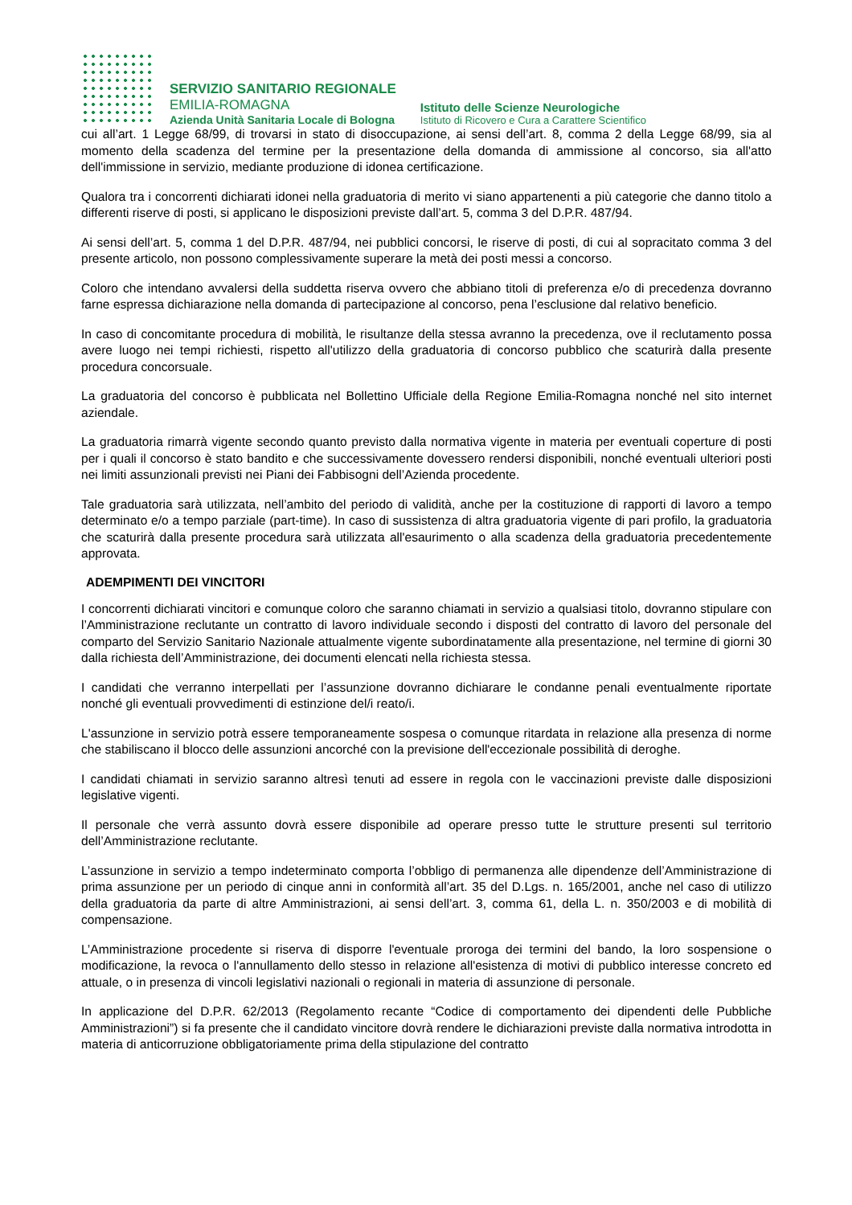SERVIZIO SANITARIO REGIONALE
EMILIA-ROMAGNA
Azienda Unità Sanitaria Locale di Bologna
Istituto delle Scienze Neurologiche
Istituto di Ricovero e Cura a Carattere Scientifico
cui all’art. 1 Legge 68/99, di trovarsi in stato di disoccupazione, ai sensi dell’art. 8, comma 2 della Legge 68/99, sia al momento della scadenza del termine per la presentazione della domanda di ammissione al concorso, sia all'atto dell'immissione in servizio, mediante produzione di idonea certificazione.
Qualora tra i concorrenti dichiarati idonei nella graduatoria di merito vi siano appartenenti a più categorie che danno titolo a differenti riserve di posti, si applicano le disposizioni previste dall’art. 5, comma 3 del D.P.R. 487/94.
Ai sensi dell’art. 5, comma 1 del D.P.R. 487/94, nei pubblici concorsi, le riserve di posti, di cui al sopracitato comma 3 del presente articolo, non possono complessivamente superare la metà dei posti messi a concorso.
Coloro che intendano avvalersi della suddetta riserva ovvero che abbiano titoli di preferenza e/o di precedenza dovranno farne espressa dichiarazione nella domanda di partecipazione al concorso, pena l’esclusione dal relativo beneficio.
In caso di concomitante procedura di mobilità, le risultanze della stessa avranno la precedenza, ove il reclutamento possa avere luogo nei tempi richiesti, rispetto all'utilizzo della graduatoria di concorso pubblico che scaturirà dalla presente procedura concorsuale.
La graduatoria del concorso è pubblicata nel Bollettino Ufficiale della Regione Emilia-Romagna nonché nel sito internet aziendale.
La graduatoria rimarrà vigente secondo quanto previsto dalla normativa vigente in materia per eventuali coperture di posti per i quali il concorso è stato bandito e che successivamente dovessero rendersi disponibili, nonché eventuali ulteriori posti nei limiti assunzionali previsti nei Piani dei Fabbisogni dell’Azienda procedente.
Tale graduatoria sarà utilizzata, nell’ambito del periodo di validità, anche per la costituzione di rapporti di lavoro a tempo determinato e/o a tempo parziale (part-time). In caso di sussistenza di altra graduatoria vigente di pari profilo, la graduatoria che scaturirà dalla presente procedura sarà utilizzata all'esaurimento o alla scadenza della graduatoria precedentemente approvata.
ADEMPIMENTI DEI VINCITORI
I concorrenti dichiarati vincitori e comunque coloro che saranno chiamati in servizio a qualsiasi titolo, dovranno stipulare con l’Amministrazione reclutante un contratto di lavoro individuale secondo i disposti del contratto di lavoro del personale del comparto del Servizio Sanitario Nazionale attualmente vigente subordinatamente alla presentazione, nel termine di giorni 30 dalla richiesta dell’Amministrazione, dei documenti elencati nella richiesta stessa.
I candidati che verranno interpellati per l’assunzione dovranno dichiarare le condanne penali eventualmente riportate nonché gli eventuali provvedimenti di estinzione del/i reato/i.
L'assunzione in servizio potrà essere temporaneamente sospesa o comunque ritardata in relazione alla presenza di norme che stabiliscano il blocco delle assunzioni ancorché con la previsione dell'eccezionale possibilità di deroghe.
I candidati chiamati in servizio saranno altresì tenuti ad essere in regola con le vaccinazioni previste dalle disposizioni legislative vigenti.
Il personale che verrà assunto dovrà essere disponibile ad operare presso tutte le strutture presenti sul territorio dell’Amministrazione reclutante.
L’assunzione in servizio a tempo indeterminato comporta l’obbligo di permanenza alle dipendenze dell’Amministrazione di prima assunzione per un periodo di cinque anni in conformità all’art. 35 del D.Lgs. n. 165/2001, anche nel caso di utilizzo della graduatoria da parte di altre Amministrazioni, ai sensi dell’art. 3, comma 61, della L. n. 350/2003 e di mobilità di compensazione.
L’Amministrazione procedente si riserva di disporre l'eventuale proroga dei termini del bando, la loro sospensione o modificazione, la revoca o l'annullamento dello stesso in relazione all'esistenza di motivi di pubblico interesse concreto ed attuale, o in presenza di vincoli legislativi nazionali o regionali in materia di assunzione di personale.
In applicazione del D.P.R. 62/2013 (Regolamento recante “Codice di comportamento dei dipendenti delle Pubbliche Amministrazioni”) si fa presente che il candidato vincitore dovrà rendere le dichiarazioni previste dalla normativa introdotta in materia di anticorruzione obbligatoriamente prima della stipulazione del contratto